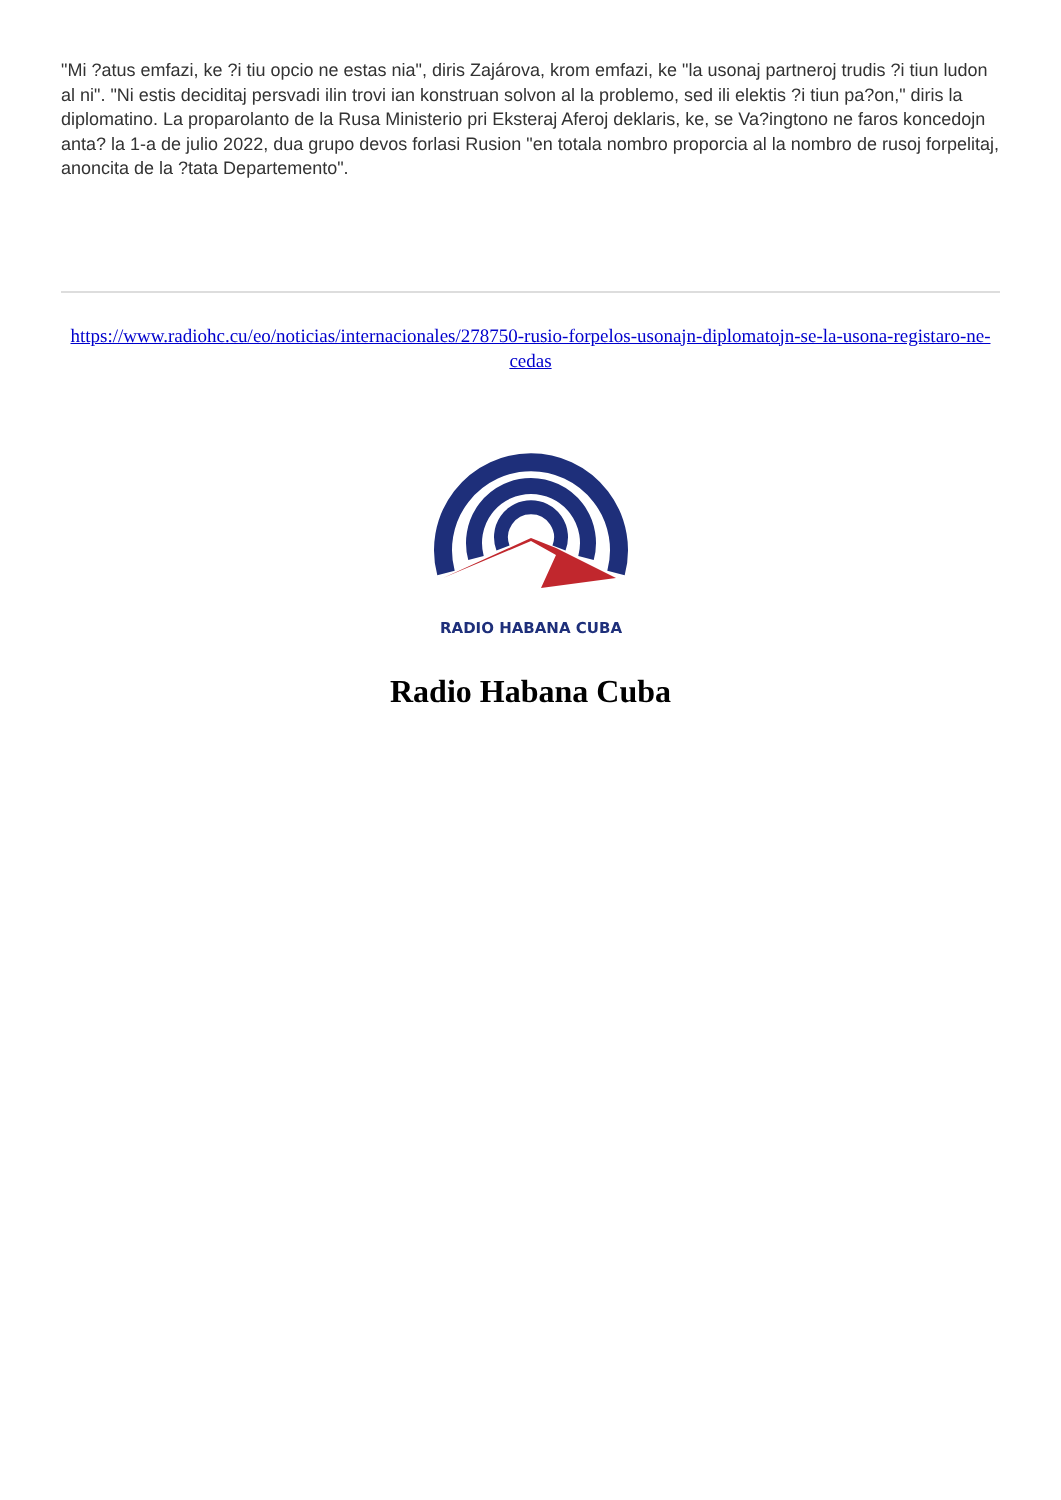"Mi ?atus emfazi, ke ?i tiu opcio ne estas nia", diris Zajárova, krom emfazi, ke "la usonaj partneroj trudis ?i tiun ludon al ni". "Ni estis deciditaj persvadi ilin trovi ian konstruan solvon al la problemo, sed ili elektis ?i tiun pa?on," diris la diplomatino. La proparolanto de la Rusa Ministerio pri Eksteraj Aferoj deklaris, ke, se Va?ingtono ne faros koncedojn anta? la 1-a de julio 2022, dua grupo devos forlasi Rusion "en totala nombro proporcia al la nombro de rusoj forpelitaj, anoncita de la ?tata Departemento".
https://www.radiohc.cu/eo/noticias/internacionales/278750-rusio-forpelos-usonajn-diplomatojn-se-la-usona-registaro-ne-cedas
RADIO HABANA CUBA
Radio Habana Cuba